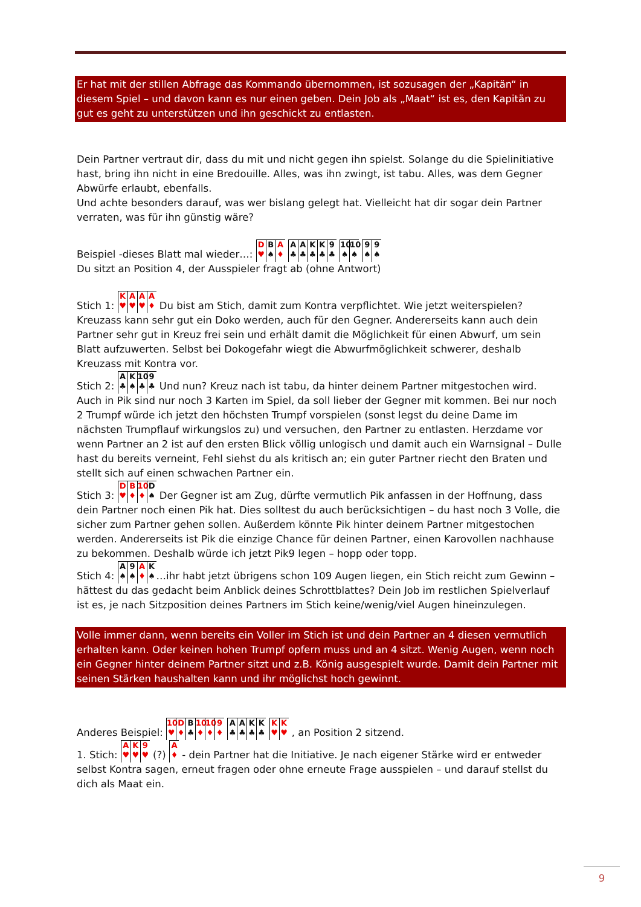Er hat mit der stillen Abfrage das Kommando übernommen, ist sozusagen der „Kapitän“ in diesem Spiel – und davon kann es nur einen geben. Dein Job als „Maat“ ist es, den Kapitän zu gut es geht zu unterstützen und ihn geschickt zu entlasten.
Dein Partner vertraut dir, dass du mit und nicht gegen ihn spielst. Solange du die Spielinitiative hast, bring ihn nicht in eine Bredouille. Alles, was ihn zwingt, ist tabu. Alles, was dem Gegner Abwürfe erlaubt, ebenfalls.
Und achte besonders darauf, was wer bislang gelegt hat. Vielleicht hat dir sogar dein Partner verraten, was für ihn günstig wäre?
Beispiel -dieses Blatt mal wieder…: D ♥ B ♠ A ♦ A ♣ A ♣ K ♣ K ♣ 9 ♣ 10 ♠ 10 ♠ 9 ♠ 9 ♠
Du sitzt an Position 4, der Ausspieler fragt ab (ohne Antwort)
Stich 1: K ♥ A ♥ A ♥ A ♦ Du bist am Stich, damit zum Kontra verpflichtet. Wie jetzt weiterspielen? Kreuzass kann sehr gut ein Doko werden, auch für den Gegner. Andererseits kann auch dein Partner sehr gut in Kreuz frei sein und erhält damit die Möglichkeit für einen Abwurf, um sein Blatt aufzuwerten. Selbst bei Dokogefahr wiegt die Abwurfmöglichkeit schwerer, deshalb Kreuzass mit Kontra vor.
Stich 2: A ♣ K ♠ 10 ♣ 9 ♣ Und nun? Kreuz nach ist tabu, da hinter deinem Partner mitgestochen wird. Auch in Pik sind nur noch 3 Karten im Spiel, da soll lieber der Gegner mit kommen. Bei nur noch 2 Trumpf würde ich jetzt den höchsten Trumpf vorspielen (sonst legst du deine Dame im nächsten Trumpflauf wirkungslos zu) und versuchen, den Partner zu entlasten. Herzdame vor wenn Partner an 2 ist auf den ersten Blick völlig unlogisch und damit auch ein Warnsignal – Dulle hast du bereits verneint, Fehl siehst du als kritisch an; ein guter Partner riecht den Braten und stellt sich auf einen schwachen Partner ein.
Stich 3: D ♥ B ♦ 10 ♦ D ♠ Der Gegner ist am Zug, dürfte vermutlich Pik anfassen in der Hoffnung, dass dein Partner noch einen Pik hat. Dies solltest du auch berücksichtigen – du hast noch 3 Volle, die sicher zum Partner gehen sollen. Außerdem könnte Pik hinter deinem Partner mitgestochen werden. Andererseits ist Pik die einzige Chance für deinen Partner, einen Karovollen nachhause zu bekommen. Deshalb würde ich jetzt Pik9 legen – hopp oder topp.
Stich 4: A ♠ 9 ♠ A ♦ K ♠ …ihr habt jetzt übrigens schon 109 Augen liegen, ein Stich reicht zum Gewinn – hättest du das gedacht beim Anblick deines Schrottblattes? Dein Job im restlichen Spielverlauf ist es, je nach Sitzposition deines Partners im Stich keine/wenig/viel Augen hineinzulegen.
Volle immer dann, wenn bereits ein Voller im Stich ist und dein Partner an 4 diesen vermutlich erhalten kann. Oder keinen hohen Trumpf opfern muss und an 4 sitzt. Wenig Augen, wenn noch ein Gegner hinter deinem Partner sitzt und z.B. König ausgespielt wurde. Damit dein Partner mit seinen Stärken haushalten kann und ihr möglichst hoch gewinnt.
Anderes Beispiel: 10 ♥ D ♦ B ♣ 10 ♦ 10 ♦ 9 ♦ A ♣ A ♣ K ♣ K ♣ K ♥ K ♥ , an Position 2 sitzend.
1. Stich: A ♥ K ♥ 9 ♥ (?) A ♦ - dein Partner hat die Initiative. Je nach eigener Stärke wird er entweder selbst Kontra sagen, erneut fragen oder ohne erneute Frage ausspielen – und darauf stellst du dich als Maat ein.
9